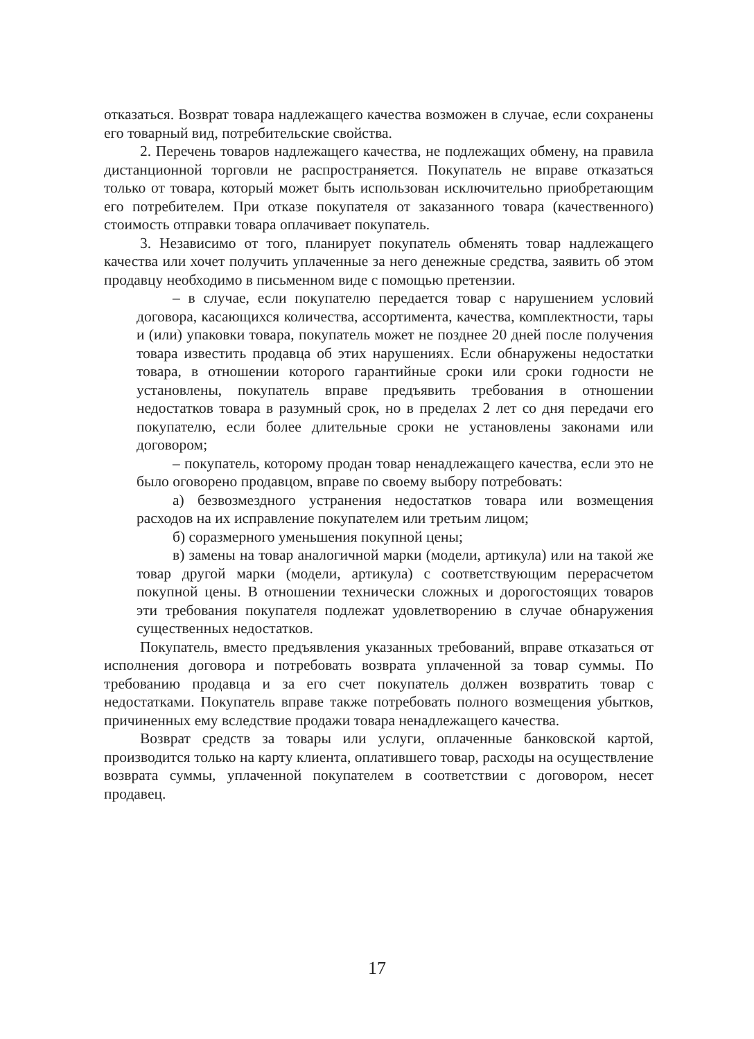отказаться. Возврат товара надлежащего качества возможен в случае, если сохранены его товарный вид, потребительские свойства.
2. Перечень товаров надлежащего качества, не подлежащих обмену, на правила дистанционной торговли не распространяется. Покупатель не вправе отказаться только от товара, который может быть использован исключительно приобретающим его потребителем. При отказе покупателя от заказанного товара (качественного) стоимость отправки товара оплачивает покупатель.
3. Независимо от того, планирует покупатель обменять товар надлежащего качества или хочет получить уплаченные за него денежные средства, заявить об этом продавцу необходимо в письменном виде с помощью претензии.
– в случае, если покупателю передается товар с нарушением условий договора, касающихся количества, ассортимента, качества, комплектности, тары и (или) упаковки товара, покупатель может не позднее 20 дней после получения товара известить продавца об этих нарушениях. Если обнаружены недостатки товара, в отношении которого гарантийные сроки или сроки годности не установлены, покупатель вправе предъявить требования в отношении недостатков товара в разумный срок, но в пределах 2 лет со дня передачи его покупателю, если более длительные сроки не установлены законами или договором;
– покупатель, которому продан товар ненадлежащего качества, если это не было оговорено продавцом, вправе по своему выбору потребовать:
а) безвозмездного устранения недостатков товара или возмещения расходов на их исправление покупателем или третьим лицом;
б) соразмерного уменьшения покупной цены;
в) замены на товар аналогичной марки (модели, артикула) или на такой же товар другой марки (модели, артикула) с соответствующим перерасчетом покупной цены. В отношении технически сложных и дорогостоящих товаров эти требования покупателя подлежат удовлетворению в случае обнаружения существенных недостатков.
Покупатель, вместо предъявления указанных требований, вправе отказаться от исполнения договора и потребовать возврата уплаченной за товар суммы. По требованию продавца и за его счет покупатель должен возвратить товар с недостатками. Покупатель вправе также потребовать полного возмещения убытков, причиненных ему вследствие продажи товара ненадлежащего качества.
Возврат средств за товары или услуги, оплаченные банковской картой, производится только на карту клиента, оплатившего товар, расходы на осуществление возврата суммы, уплаченной покупателем в соответствии с договором, несет продавец.
17